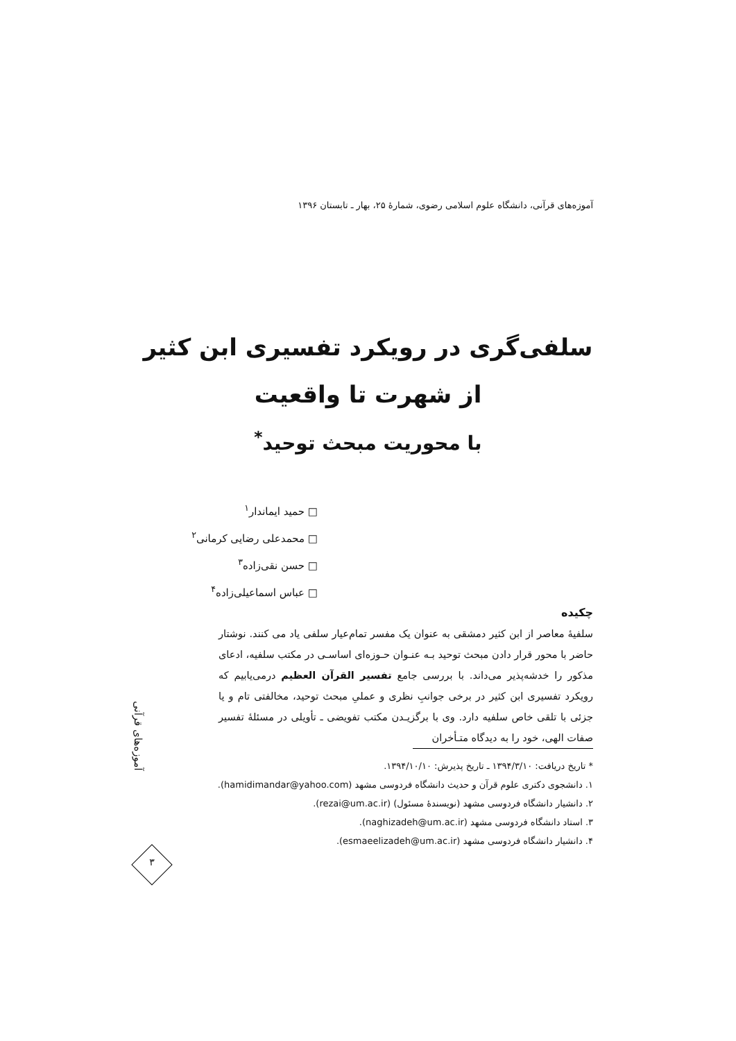آموزه‌های قرآنی، دانشگاه علوم اسلامی رضوی، شمارهٔ ۲۵، بهار ـ تابستان ۱۳۹۶
سلفی‌گری در رویکرد تفسیری ابن کثیر
از شهرت تا واقعیت
با محوریت مبحث توحید<sup>*</sup>
□ حمید ایماندار<sup>۱</sup>
□ محمدعلی رضایی کرمانی<sup>۲</sup>
□ حسن نقی‌زاده<sup>۳</sup>
□ عباس اسماعیلی‌زاده<sup>۴</sup>
چکیده
سلفیهٔ معاصر از ابن کثیر دمشقی به عنوان یک مفسر تمام‌عیار سلفی یاد می کنند. نوشتار حاضر با محور قرار دادن مبحث توحید بـه عنـوان حـوزه‌ای اساسـی در مکتب سلفیه، ادعای مذکور را خدشه‌پذیر می‌داند. با بررسی جامع تفسیر القرآن العظیم درمی‌یابیم که رویکرد تفسیری ابن کثیر در برخی جوانبِ نظری و عملیِ مبحث توحید، مخالفتی تام و یا جزئی با تلقی خاص سلفیه دارد. وی با برگزیـدن مکتب تفویضی ـ تأویلی در مسئلهٔ تفسیر صفات الهی، خود را به دیدگاه متـأخران
* تاریخ دریافت: ۱۳۹۴/۳/۱۰ ـ تاریخ پذیرش: ۱۳۹۴/۱۰/۱۰.
۱. دانشجوی دکتری علوم قرآن و حدیث دانشگاه فردوسی مشهد (hamidimandar@yahoo.com).
۲. دانشیار دانشگاه فردوسی مشهد (نویسندهٔ مسئول) (rezai@um.ac.ir).
۳. استاد دانشگاه فردوسی مشهد (naghizadeh@um.ac.ir).
۴. دانشیار دانشگاه فردوسی مشهد (esmaeelizadeh@um.ac.ir).
آموزه‌های قرآنی
۳